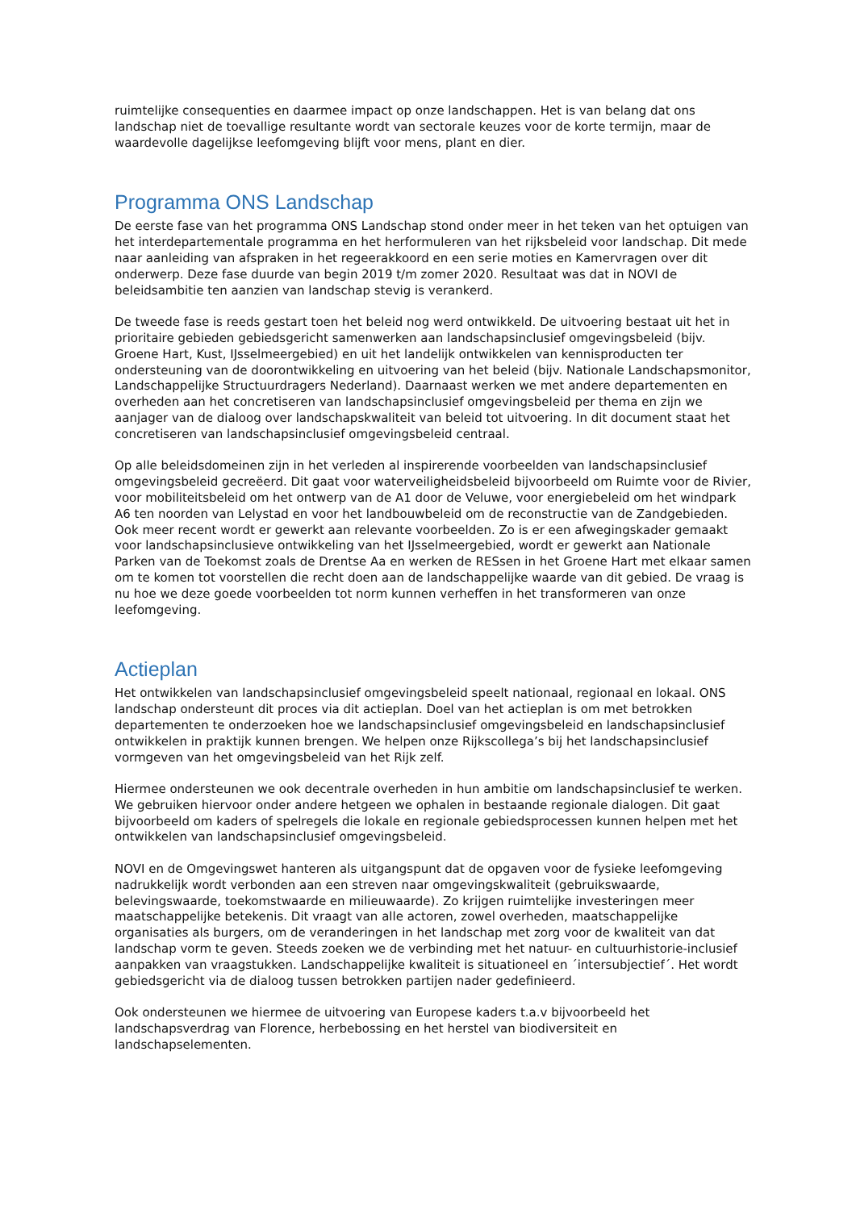ruimtelijke consequenties en daarmee impact op onze landschappen. Het is van belang dat ons landschap niet de toevallige resultante wordt van sectorale keuzes voor de korte termijn, maar de waardevolle dagelijkse leefomgeving blijft voor mens, plant en dier.
Programma ONS Landschap
De eerste fase van het programma ONS Landschap stond onder meer in het teken van het optuigen van het interdepartementale programma en het herformuleren van het rijksbeleid voor landschap. Dit mede naar aanleiding van afspraken in het regeerakkoord en een serie moties en Kamervragen over dit onderwerp. Deze fase duurde van begin 2019 t/m zomer 2020. Resultaat was dat in NOVI de beleidsambitie ten aanzien van landschap stevig is verankerd.
De tweede fase is reeds gestart toen het beleid nog werd ontwikkeld. De uitvoering bestaat uit het in prioritaire gebieden gebiedsgericht samenwerken aan landschapsinclusief omgevingsbeleid (bijv. Groene Hart, Kust, IJsselmeergebied) en uit het landelijk ontwikkelen van kennisproducten ter ondersteuning van de doorontwikkeling en uitvoering van het beleid (bijv. Nationale Landschapsmonitor, Landschappelijke Structuurdragers Nederland). Daarnaast werken we met andere departementen en overheden aan het concretiseren van landschapsinclusief omgevingsbeleid per thema en zijn we aanjager van de dialoog over landschapskwaliteit van beleid tot uitvoering. In dit document staat het concretiseren van landschapsinclusief omgevingsbeleid centraal.
Op alle beleidsdomeinen zijn in het verleden al inspirerende voorbeelden van landschapsinclusief omgevingsbeleid gecreëerd. Dit gaat voor waterveiligheidsbeleid bijvoorbeeld om Ruimte voor de Rivier, voor mobiliteitsbeleid om het ontwerp van de A1 door de Veluwe, voor energiebeleid om het windpark A6 ten noorden van Lelystad en voor het landbouwbeleid om de reconstructie van de Zandgebieden. Ook meer recent wordt er gewerkt aan relevante voorbeelden. Zo is er een afwegingskader gemaakt voor landschapsinclusieve ontwikkeling van het IJsselmeergebied, wordt er gewerkt aan Nationale Parken van de Toekomst zoals de Drentse Aa en werken de RESsen in het Groene Hart met elkaar samen om te komen tot voorstellen die recht doen aan de landschappelijke waarde van dit gebied. De vraag is nu hoe we deze goede voorbeelden tot norm kunnen verheffen in het transformeren van onze leefomgeving.
Actieplan
Het ontwikkelen van landschapsinclusief omgevingsbeleid speelt nationaal, regionaal en lokaal. ONS landschap ondersteunt dit proces via dit actieplan. Doel van het actieplan is om met betrokken departementen te onderzoeken hoe we landschapsinclusief omgevingsbeleid en landschapsinclusief ontwikkelen in praktijk kunnen brengen. We helpen onze Rijkscollega’s bij het landschapsinclusief vormgeven van het omgevingsbeleid van het Rijk zelf.
Hiermee ondersteunen we ook decentrale overheden in hun ambitie om landschapsinclusief te werken. We gebruiken hiervoor onder andere hetgeen we ophalen in bestaande regionale dialogen. Dit gaat bijvoorbeeld om kaders of spelregels die lokale en regionale gebiedsprocessen kunnen helpen met het ontwikkelen van landschapsinclusief omgevingsbeleid.
NOVI en de Omgevingswet hanteren als uitgangspunt dat de opgaven voor de fysieke leefomgeving nadrukkelijk wordt verbonden aan een streven naar omgevingskwaliteit (gebruikswaarde, belevingswaarde, toekomstwaarde en milieuwaarde). Zo krijgen ruimtelijke investeringen meer maatschappelijke betekenis. Dit vraagt van alle actoren, zowel overheden, maatschappelijke organisaties als burgers, om de veranderingen in het landschap met zorg voor de kwaliteit van dat landschap vorm te geven. Steeds zoeken we de verbinding met het natuur- en cultuurhistorie-inclusief aanpakken van vraagstukken. Landschappelijke kwaliteit is situationeel en ´intersubjectief´. Het wordt gebiedsgericht via de dialoog tussen betrokken partijen nader gedefinieerd.
Ook ondersteunen we hiermee de uitvoering van Europese kaders t.a.v bijvoorbeeld het landschapsverdrag van Florence, herbebossing en het herstel van biodiversiteit en landschapselementen.